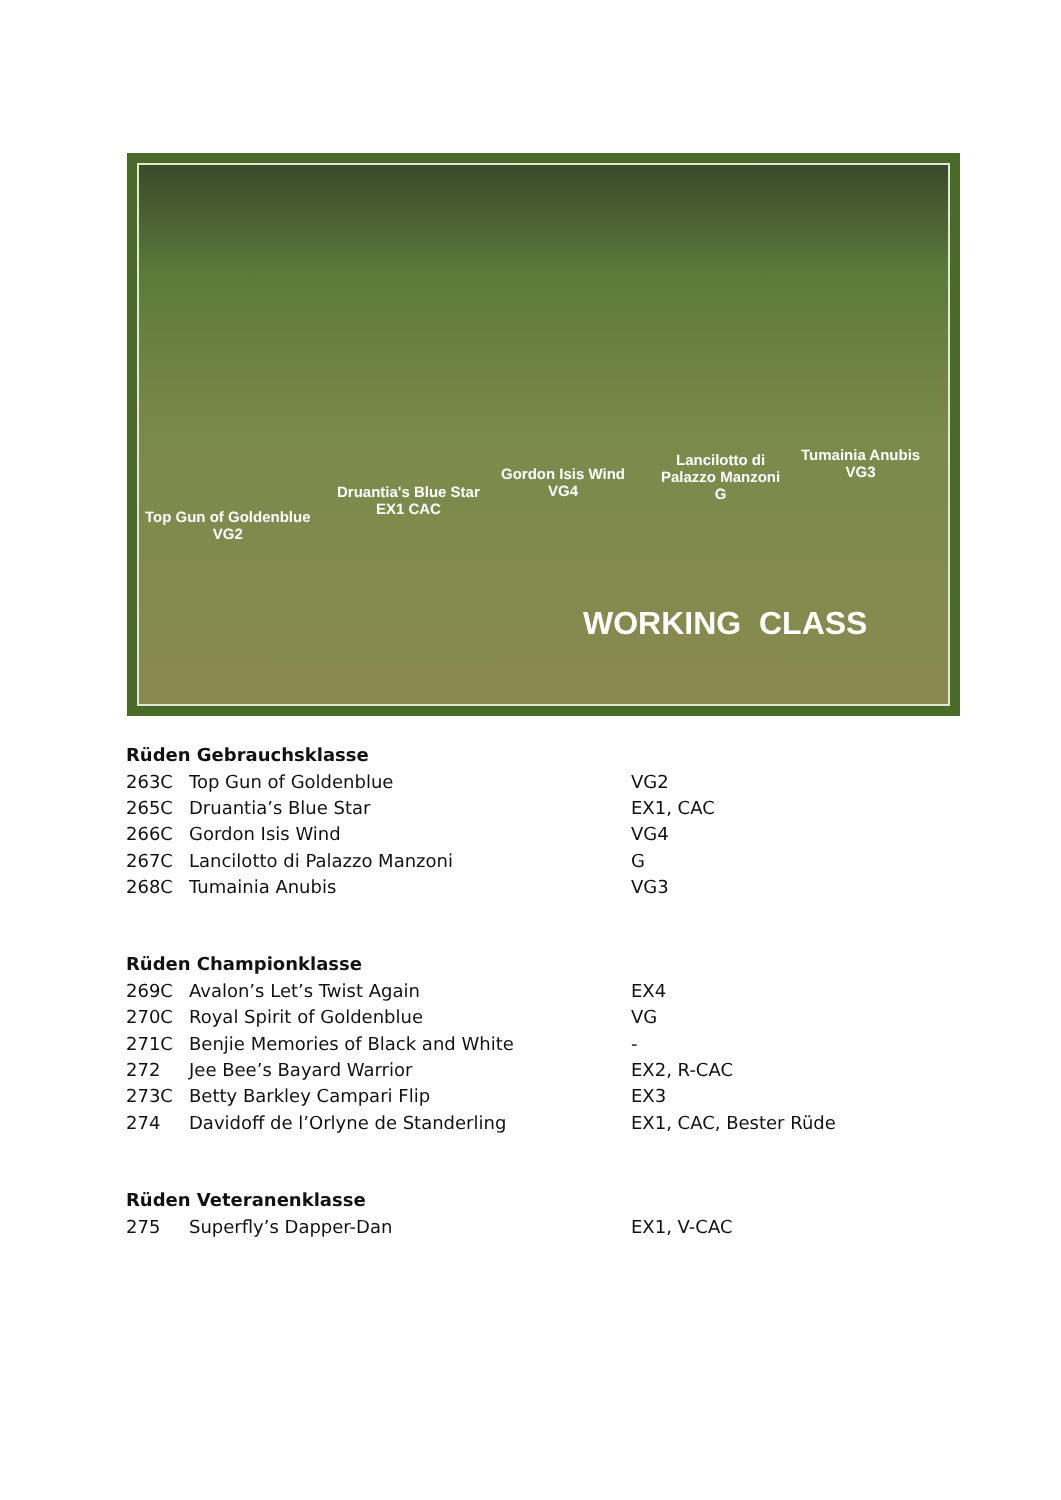Top Gun of Goldenblue
VG2
Druantia's Blue Star
EX1 CAC
Gordon Isis Wind
VG4
Lancilotto di
Palazzo Manzoni
G
Tumainia Anubis
VG3
WORKING CLASS
Rüden Gebrauchsklasse
| 263C | Top Gun of Goldenblue | VG2 |
| 265C | Druantia’s Blue Star | EX1, CAC |
| 266C | Gordon Isis Wind | VG4 |
| 267C | Lancilotto di Palazzo Manzoni | G |
| 268C | Tumainia Anubis | VG3 |
Rüden Championklasse
| 269C | Avalon’s Let’s Twist Again | EX4 |
| 270C | Royal Spirit of Goldenblue | VG |
| 271C | Benjie Memories of Black and White | - |
| 272 | Jee Bee’s Bayard Warrior | EX2, R-CAC |
| 273C | Betty Barkley Campari Flip | EX3 |
| 274 | Davidoff de l’Orlyne de Standerling | EX1, CAC, Bester Rüde |
Rüden Veteranenklasse
| 275 | Superfly’s Dapper-Dan | EX1, V-CAC |